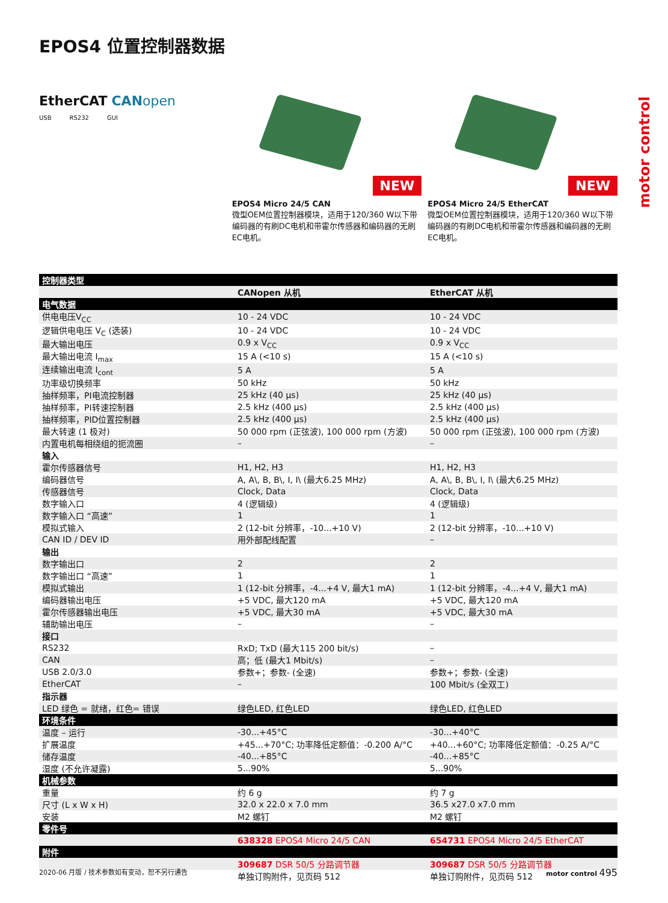motor control
EPOS4 位置控制器数据
EtherCAT CAN open
USB RS232 GUI
NEW
EPOS4 Micro 24/5 CAN
微型OEM位置控制器模块，适用于120/360 W以下带编码器的有刷DC电机和带霍尔传感器和编码器的无刷EC电机。
NEW
EPOS4 Micro 24/5 EtherCAT
微型OEM位置控制器模块，适用于120/360 W以下带编码器的有刷DC电机和带霍尔传感器和编码器的无刷EC电机。
| 控制器类型 | | |
| | CANopen 从机 | EtherCAT 从机 |
| 电气数据 | | |
| 供电电压V<sub>CC</sub> | 10 - 24 VDC | 10 - 24 VDC |
| 逻辑供电电压 V<sub>C</sub> (选装) | 10 - 24 VDC | 10 - 24 VDC |
| 最大输出电压 | 0.9 x V<sub>CC</sub> | 0.9 x V<sub>CC</sub> |
| 最大输出电流 I<sub>max</sub> | 15 A (<10 s) | 15 A (<10 s) |
| 连续输出电流 I<sub>cont</sub> | 5 A | 5 A |
| 功率级切换频率 | 50 kHz | 50 kHz |
| 抽样频率，PI电流控制器 | 25 kHz (40 µs) | 25 kHz (40 µs) |
| 抽样频率，PI转速控制器 | 2.5 kHz (400 µs) | 2.5 kHz (400 µs) |
| 抽样频率，PID位置控制器 | 2.5 kHz (400 µs) | 2.5 kHz (400 µs) |
| 最大转速 (1 极对) | 50 000 rpm (正弦波), 100 000 rpm (方波) | 50 000 rpm (正弦波), 100 000 rpm (方波) |
| 内置电机每相绕组的扼流圈 | – | – |
| 输入 | | |
| 霍尔传感器信号 | H1, H2, H3 | H1, H2, H3 |
| 编码器信号 | A, A\, B, B\, I, I\ (最大6.25 MHz) | A, A\, B, B\, I, I\ (最大6.25 MHz) |
| 传感器信号 | Clock, Data | Clock, Data |
| 数字输入口 | 4 (逻辑级) | 4 (逻辑级) |
| 数字输入口 “高速” | 1 | 1 |
| 模拟式输入 | 2 (12-bit 分辨率，-10...+10 V) | 2 (12-bit 分辨率，-10...+10 V) |
| CAN ID / DEV ID | 用外部配线配置 | – |
| 输出 | | |
| 数字输出口 | 2 | 2 |
| 数字输出口 “高速” | 1 | 1 |
| 模拟式输出 | 1 (12-bit 分辨率，-4...+4 V, 最大1 mA) | 1 (12-bit 分辨率，-4...+4 V, 最大1 mA) |
| 编码器输出电压 | +5 VDC, 最大120 mA | +5 VDC, 最大120 mA |
| 霍尔传感器输出电压 | +5 VDC, 最大30 mA | +5 VDC, 最大30 mA |
| 辅助输出电压 | – | – |
| 接口 | | |
| RS232 | RxD; TxD (最大115 200 bit/s) | – |
| CAN | 高；低 (最大1 Mbit/s) | – |
| USB 2.0/3.0 | 参数+；参数- (全速) | 参数+；参数- (全速) |
| EtherCAT | – | 100 Mbit/s (全双工) |
| 指示器 | | |
| LED 绿色 = 就绪，红色= 错误 | 绿色LED, 红色LED | 绿色LED, 红色LED |
| 环境条件 | | |
| 温度 – 运行 | -30...+45°C | -30...+40°C |
| 扩展温度 | +45...+70°C; 功率降低定额值：-0.200 A/°C | +40...+60°C; 功率降低定额值：-0.25 A/°C |
| 储存温度 | -40...+85°C | -40...+85°C |
| 湿度 (不允许凝露) | 5...90% | 5...90% |
| 机械参数 | | |
| 重量 | 约 6 g | 约 7 g |
| 尺寸 (L x W x H) | 32.0 x 22.0 x 7.0 mm | 36.5 x27.0 x7.0 mm |
| 安装 | M2 螺钉 | M2 螺钉 |
| 零件号 | | |
| | 638328 EPOS4 Micro 24/5 CAN | 654731 EPOS4 Micro 24/5 EtherCAT |
| 附件 | | |
| | 309687 DSR 50/5 分路调节器 | 309687 DSR 50/5 分路调节器 |
| | 单独订购附件，见页码 512 | 单独订购附件，见页码 512 |
2020-06 月版 / 技术参数如有变动，恕不另行通告 motor control 495